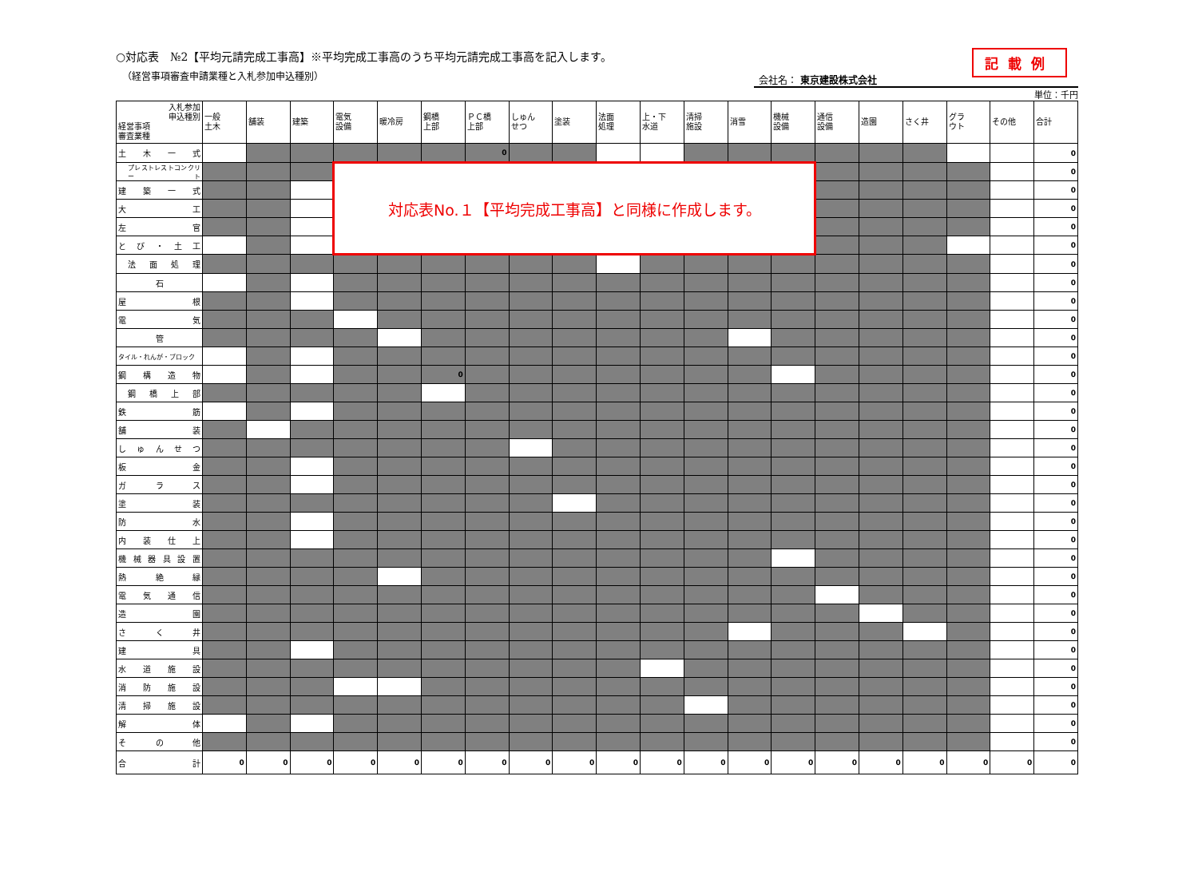○対応表　№2【平均元請完成工事高】※平均完成工事高のうち平均元請完成工事高を記入します。
（経営事項審査申請業種と入札参加申込種別）
記載例
会社名： 東京建設株式会社
単位：千円
| 入札参加 申込種別 経営事項 審査業種 | 一般 土木 | 舗装 | 建築 | 電気 設備 | 暖冷房 | 鋼橋 上部 | ＰＣ橋 上部 | しゅん せつ | 塗装 | 法面 処理 | 上・下 水道 | 清掃 施設 | 消雪 | 機械 設備 | 通信 設備 | 造園 | さく井 | グラ ウト | その他 | 合計 |
| --- | --- | --- | --- | --- | --- | --- | --- | --- | --- | --- | --- | --- | --- | --- | --- | --- | --- | --- | --- | --- |
| 土木一式 | | | | | | | 0 | | | | | | | | | | | | | 0 |
| プレストレストコンクリート | | | | 対応表No.１【平均完成工事高】と同様に作成します。 | | | | | | | | | | | | | | | | 0 |
| 建築一式 | | | | | | | | | | | | | | | | | | | | 0 |
| 大工 | | | | | | | | | | | | | | | | | | | | 0 |
| 左官 | | | | | | | | | | | | | | | | | | | | 0 |
| とび・土工 | | | | | | | | | | | | | | | | | | | | 0 |
| 法面処理 | | | | | | | | | | | | | | | | | | | | 0 |
| 石 | | | | | | | | | | | | | | | | | | | | 0 |
| 屋根 | | | | | | | | | | | | | | | | | | | | 0 |
| 電気 | | | | | | | | | | | | | | | | | | | | 0 |
| 管 | | | | | | | | | | | | | | | | | | | | 0 |
| タイル・れんが・ブロック | | | | | | | | | | | | | | | | | | | | 0 |
| 鋼構造物 | | | | | | 0 | | | | | | | | | | | | | | 0 |
| 鋼橋上部 | | | | | | | | | | | | | | | | | | | | 0 |
| 鉄筋 | | | | | | | | | | | | | | | | | | | | 0 |
| 舗装 | | | | | | | | | | | | | | | | | | | | 0 |
| しゅんせつ | | | | | | | | | | | | | | | | | | | | 0 |
| 板金 | | | | | | | | | | | | | | | | | | | | 0 |
| ガラス | | | | | | | | | | | | | | | | | | | | 0 |
| 塗装 | | | | | | | | | | | | | | | | | | | | 0 |
| 防水 | | | | | | | | | | | | | | | | | | | | 0 |
| 内装仕上 | | | | | | | | | | | | | | | | | | | | 0 |
| 機械器具設置 | | | | | | | | | | | | | | | | | | | | 0 |
| 熱絶縁 | | | | | | | | | | | | | | | | | | | | 0 |
| 電気通信 | | | | | | | | | | | | | | | | | | | | 0 |
| 造園 | | | | | | | | | | | | | | | | | | | | 0 |
| さく井 | | | | | | | | | | | | | | | | | | | | 0 |
| 建具 | | | | | | | | | | | | | | | | | | | | 0 |
| 水道施設 | | | | | | | | | | | | | | | | | | | | 0 |
| 消防施設 | | | | | | | | | | | | | | | | | | | | 0 |
| 清掃施設 | | | | | | | | | | | | | | | | | | | | 0 |
| 解体 | | | | | | | | | | | | | | | | | | | | 0 |
| その他 | | | | | | | | | | | | | | | | | | | | 0 |
| 合計 | 0 | 0 | 0 | 0 | 0 | 0 | 0 | 0 | 0 | 0 | 0 | 0 | 0 | 0 | 0 | 0 | 0 | 0 | 0 | 0 |